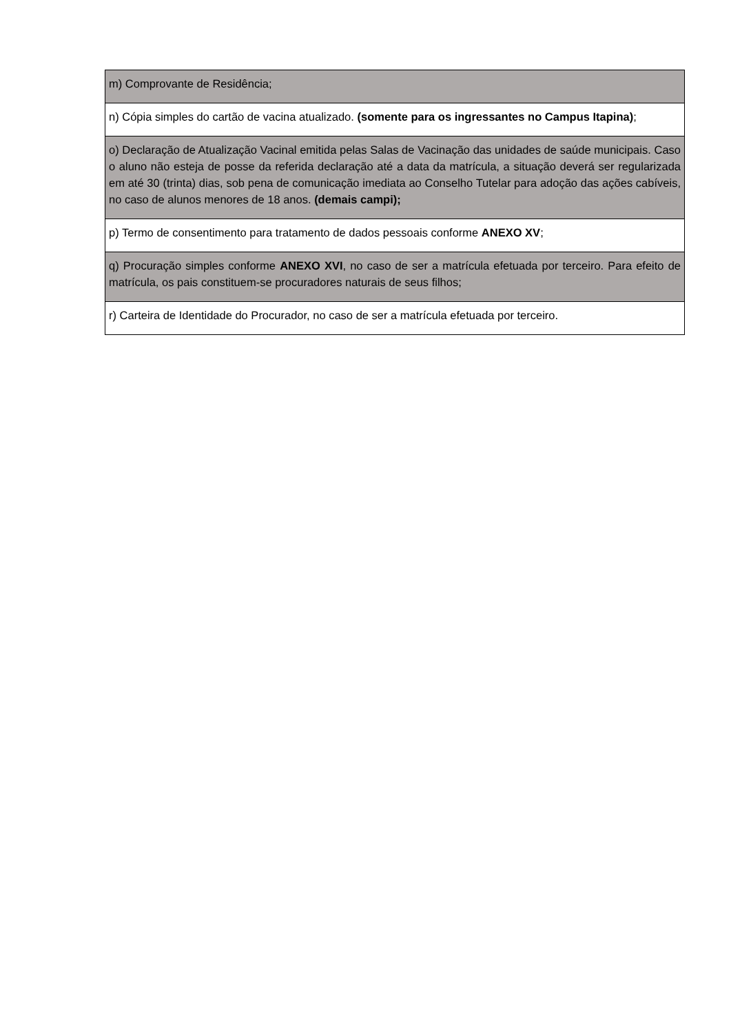| m) Comprovante de Residência; |
| n) Cópia simples do cartão de vacina atualizado. (somente para os ingressantes no Campus Itapina) ; |
| o) Declaração de Atualização Vacinal emitida pelas Salas de Vacinação das unidades de saúde municipais. Caso o aluno não esteja de posse da referida declaração até a data da matrícula, a situação deverá ser regularizada em até 30 (trinta) dias, sob pena de comunicação imediata ao Conselho Tutelar para adoção das ações cabíveis, no caso de alunos menores de 18 anos. (demais campi); |
| p) Termo de consentimento para tratamento de dados pessoais conforme ANEXO XV ; |
| q) Procuração simples conforme ANEXO XVI , no caso de ser a matrícula efetuada por terceiro. Para efeito de matrícula, os pais constituem-se procuradores naturais de seus filhos; |
| r) Carteira de Identidade do Procurador, no caso de ser a matrícula efetuada por terceiro. |